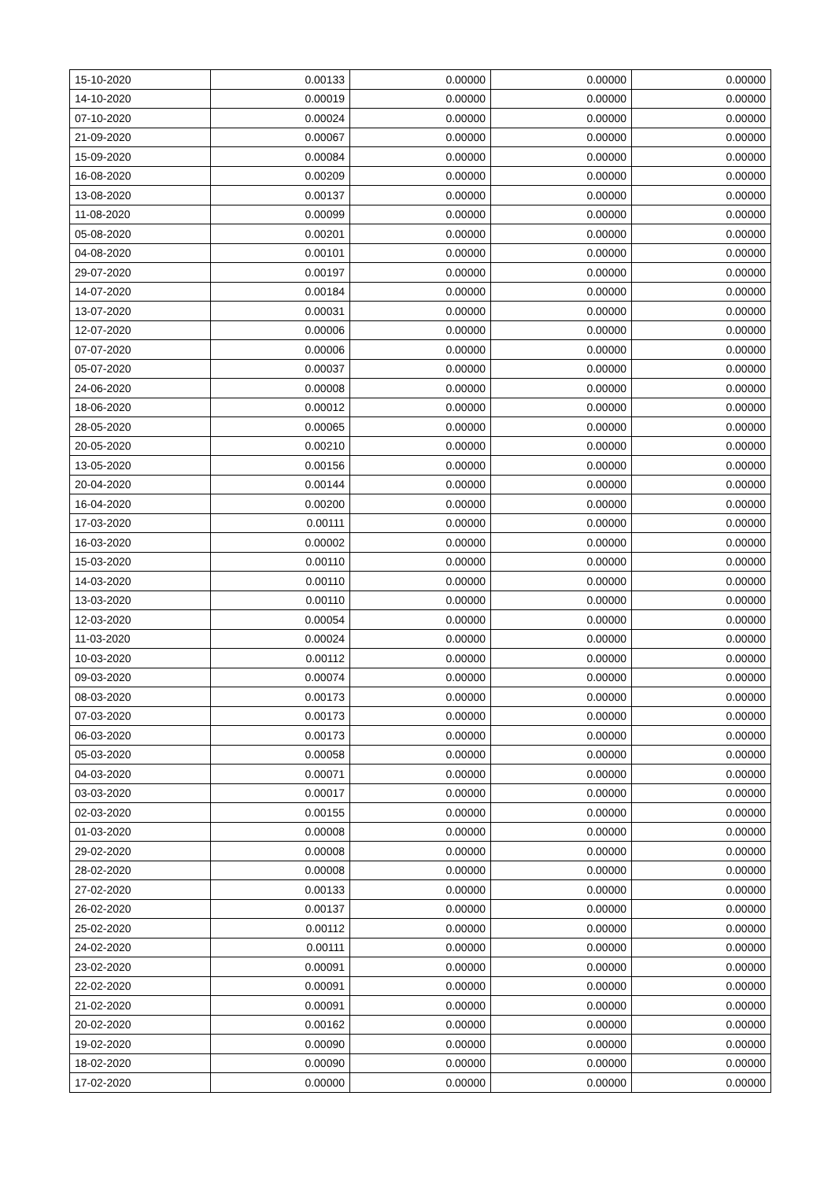| 15-10-2020 | 0.00133 | 0.00000 | 0.00000 | 0.00000 |
| 14-10-2020 | 0.00019 | 0.00000 | 0.00000 | 0.00000 |
| 07-10-2020 | 0.00024 | 0.00000 | 0.00000 | 0.00000 |
| 21-09-2020 | 0.00067 | 0.00000 | 0.00000 | 0.00000 |
| 15-09-2020 | 0.00084 | 0.00000 | 0.00000 | 0.00000 |
| 16-08-2020 | 0.00209 | 0.00000 | 0.00000 | 0.00000 |
| 13-08-2020 | 0.00137 | 0.00000 | 0.00000 | 0.00000 |
| 11-08-2020 | 0.00099 | 0.00000 | 0.00000 | 0.00000 |
| 05-08-2020 | 0.00201 | 0.00000 | 0.00000 | 0.00000 |
| 04-08-2020 | 0.00101 | 0.00000 | 0.00000 | 0.00000 |
| 29-07-2020 | 0.00197 | 0.00000 | 0.00000 | 0.00000 |
| 14-07-2020 | 0.00184 | 0.00000 | 0.00000 | 0.00000 |
| 13-07-2020 | 0.00031 | 0.00000 | 0.00000 | 0.00000 |
| 12-07-2020 | 0.00006 | 0.00000 | 0.00000 | 0.00000 |
| 07-07-2020 | 0.00006 | 0.00000 | 0.00000 | 0.00000 |
| 05-07-2020 | 0.00037 | 0.00000 | 0.00000 | 0.00000 |
| 24-06-2020 | 0.00008 | 0.00000 | 0.00000 | 0.00000 |
| 18-06-2020 | 0.00012 | 0.00000 | 0.00000 | 0.00000 |
| 28-05-2020 | 0.00065 | 0.00000 | 0.00000 | 0.00000 |
| 20-05-2020 | 0.00210 | 0.00000 | 0.00000 | 0.00000 |
| 13-05-2020 | 0.00156 | 0.00000 | 0.00000 | 0.00000 |
| 20-04-2020 | 0.00144 | 0.00000 | 0.00000 | 0.00000 |
| 16-04-2020 | 0.00200 | 0.00000 | 0.00000 | 0.00000 |
| 17-03-2020 | 0.00111 | 0.00000 | 0.00000 | 0.00000 |
| 16-03-2020 | 0.00002 | 0.00000 | 0.00000 | 0.00000 |
| 15-03-2020 | 0.00110 | 0.00000 | 0.00000 | 0.00000 |
| 14-03-2020 | 0.00110 | 0.00000 | 0.00000 | 0.00000 |
| 13-03-2020 | 0.00110 | 0.00000 | 0.00000 | 0.00000 |
| 12-03-2020 | 0.00054 | 0.00000 | 0.00000 | 0.00000 |
| 11-03-2020 | 0.00024 | 0.00000 | 0.00000 | 0.00000 |
| 10-03-2020 | 0.00112 | 0.00000 | 0.00000 | 0.00000 |
| 09-03-2020 | 0.00074 | 0.00000 | 0.00000 | 0.00000 |
| 08-03-2020 | 0.00173 | 0.00000 | 0.00000 | 0.00000 |
| 07-03-2020 | 0.00173 | 0.00000 | 0.00000 | 0.00000 |
| 06-03-2020 | 0.00173 | 0.00000 | 0.00000 | 0.00000 |
| 05-03-2020 | 0.00058 | 0.00000 | 0.00000 | 0.00000 |
| 04-03-2020 | 0.00071 | 0.00000 | 0.00000 | 0.00000 |
| 03-03-2020 | 0.00017 | 0.00000 | 0.00000 | 0.00000 |
| 02-03-2020 | 0.00155 | 0.00000 | 0.00000 | 0.00000 |
| 01-03-2020 | 0.00008 | 0.00000 | 0.00000 | 0.00000 |
| 29-02-2020 | 0.00008 | 0.00000 | 0.00000 | 0.00000 |
| 28-02-2020 | 0.00008 | 0.00000 | 0.00000 | 0.00000 |
| 27-02-2020 | 0.00133 | 0.00000 | 0.00000 | 0.00000 |
| 26-02-2020 | 0.00137 | 0.00000 | 0.00000 | 0.00000 |
| 25-02-2020 | 0.00112 | 0.00000 | 0.00000 | 0.00000 |
| 24-02-2020 | 0.00111 | 0.00000 | 0.00000 | 0.00000 |
| 23-02-2020 | 0.00091 | 0.00000 | 0.00000 | 0.00000 |
| 22-02-2020 | 0.00091 | 0.00000 | 0.00000 | 0.00000 |
| 21-02-2020 | 0.00091 | 0.00000 | 0.00000 | 0.00000 |
| 20-02-2020 | 0.00162 | 0.00000 | 0.00000 | 0.00000 |
| 19-02-2020 | 0.00090 | 0.00000 | 0.00000 | 0.00000 |
| 18-02-2020 | 0.00090 | 0.00000 | 0.00000 | 0.00000 |
| 17-02-2020 | 0.00000 | 0.00000 | 0.00000 | 0.00000 |